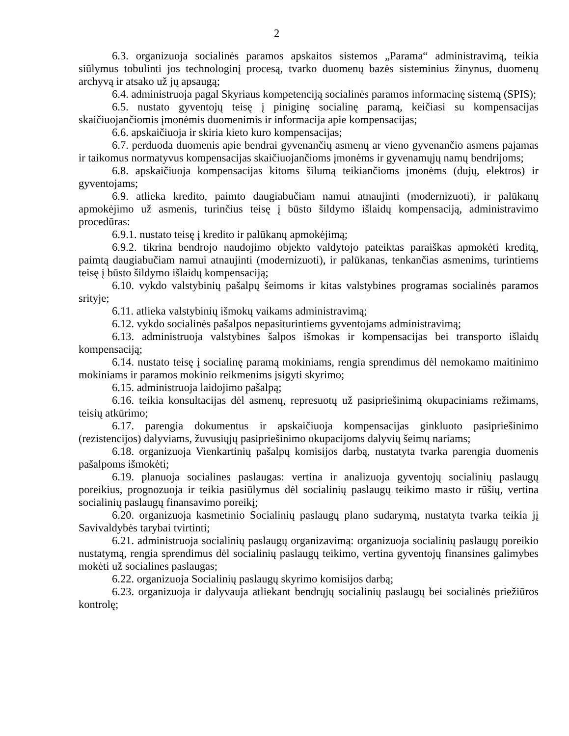2
6.3. organizuoja socialinės paramos apskaitos sistemos „Parama“ administravimą, teikia siūlymus tobulinti jos technologinį procesą, tvarko duomenų bazės sisteminius žinynus, duomenų archyvą ir atsako už jų apsaugą;
6.4. administruoja pagal Skyriaus kompetenciją socialinės paramos informacinę sistemą (SPIS);
6.5. nustato gyventojų teisę į piniginę socialinę paramą, keičiasi su kompensacijas skaičiuojančiomis įmonėmis duomenimis ir informacija apie kompensacijas;
6.6. apskaičiuoja ir skiria kieto kuro kompensacijas;
6.7. perduoda duomenis apie bendrai gyvenančių asmenų ar vieno gyvenančio asmens pajamas ir taikomus normatyvus kompensacijas skaičiuojančioms įmonėms ir gyvenamųjų namų bendrijoms;
6.8. apskaičiuoja kompensacijas kitoms šilumą teikiančioms įmonėms (dujų, elektros) ir gyventojams;
6.9. atlieka kredito, paimto daugiabučiam namui atnaujinti (modernizuoti), ir palūkanų apmokėjimo už asmenis, turinčius teisę į būsto šildymo išlaidų kompensaciją, administravimo procedūras:
6.9.1. nustato teisę į kredito ir palūkanų apmokėjimą;
6.9.2. tikrina bendrojo naudojimo objekto valdytojo pateiktas paraiškas apmokėti kreditą, paimtą daugiabučiam namui atnaujinti (modernizuoti), ir palūkanas, tenkančias asmenims, turintiems teisę į būsto šildymo išlaidų kompensaciją;
6.10. vykdo valstybinių pašalpų šeimoms ir kitas valstybines programas socialinės paramos srityje;
6.11. atlieka valstybinių išmokų vaikams administravimą;
6.12. vykdo socialinės pašalpos nepasiturintiems gyventojams administravimą;
6.13. administruoja valstybines šalpos išmokas ir kompensacijas bei transporto išlaidų kompensaciją;
6.14. nustato teisę į socialinę paramą mokiniams, rengia sprendimus dėl nemokamo maitinimo mokiniams ir paramos mokinio reikmenims įsigyti skyrimo;
6.15. administruoja laidojimo pašalpą;
6.16. teikia konsultacijas dėl asmenų, represuotų už pasipriešinimą okupaciniams režimams, teisių atkūrimo;
6.17. parengia dokumentus ir apskaičiuoja kompensacijas ginkluoto pasipriešinimo (rezistencijos) dalyviams, žuvusiųjų pasipriešinimo okupacijoms dalyvių šeimų nariams;
6.18. organizuoja Vienkartinių pašalpų komisijos darbą, nustatyta tvarka parengia duomenis pašalpoms išmokėti;
6.19. planuoja socialines paslaugas: vertina ir analizuoja gyventojų socialinių paslaugų poreikius, prognozuoja ir teikia pasiūlymus dėl socialinių paslaugų teikimo masto ir rūšių, vertina socialinių paslaugų finansavimo poreikį;
6.20. organizuoja kasmetinio Socialinių paslaugų plano sudarymą, nustatyta tvarka teikia jį Savivaldybės tarybai tvirtinti;
6.21. administruoja socialinių paslaugų organizavimą: organizuoja socialinių paslaugų poreikio nustatymą, rengia sprendimus dėl socialinių paslaugų teikimo, vertina gyventojų finansines galimybes mokėti už socialines paslaugas;
6.22. organizuoja Socialinių paslaugų skyrimo komisijos darbą;
6.23. organizuoja ir dalyvauja atliekant bendrųjų socialinių paslaugų bei socialinės priežiūros kontrolę;